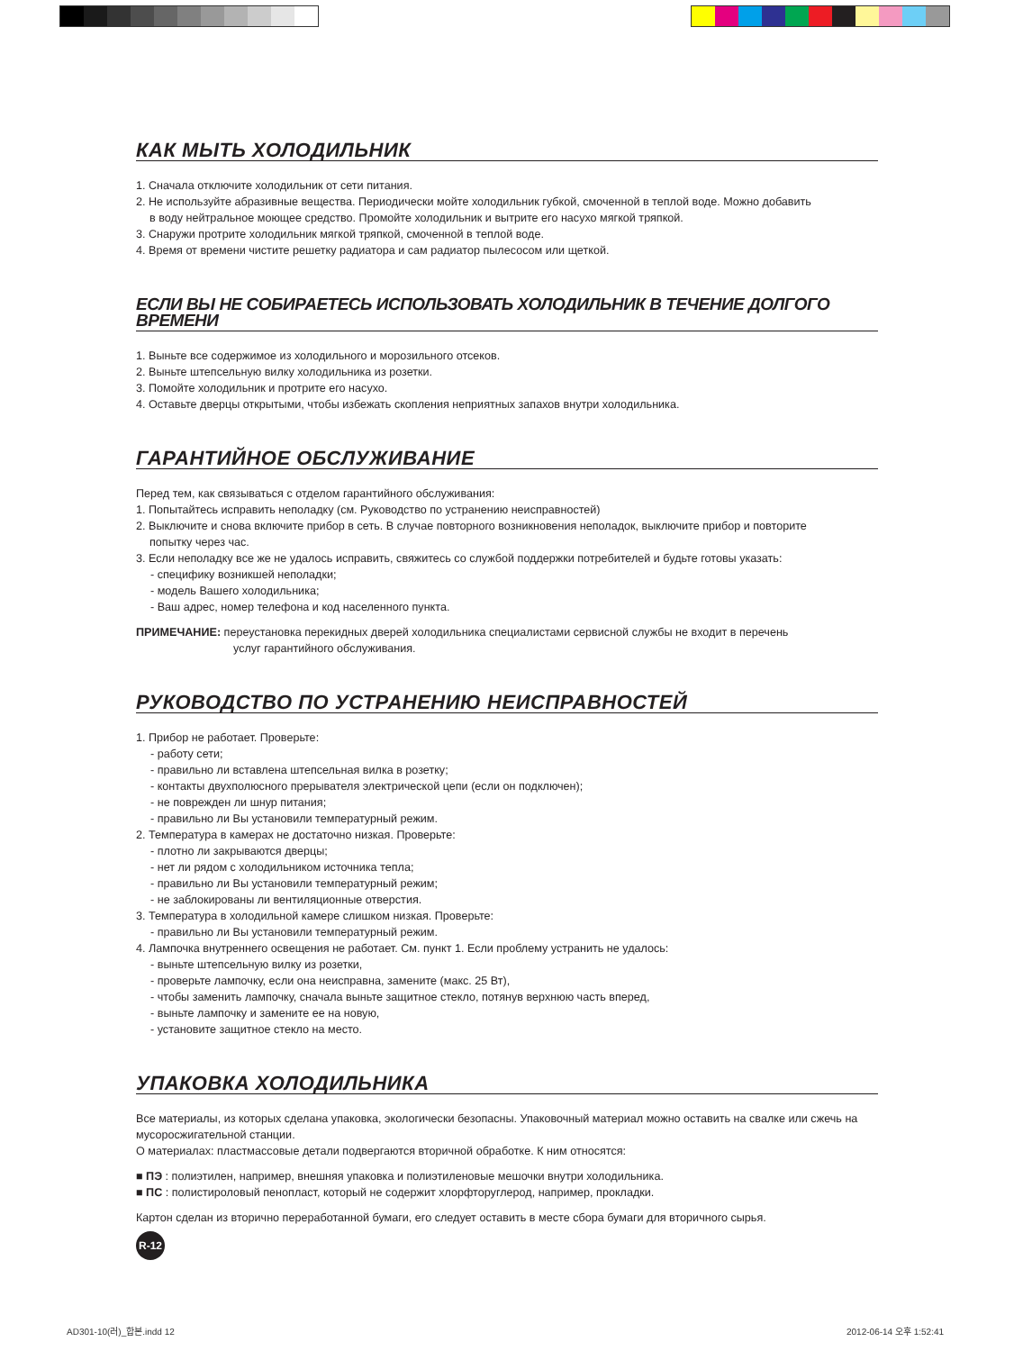КАК МЫТЬ ХОЛОДИЛЬНИК
1. Сначала отключите холодильник от сети питания.
2. Не используйте абразивные вещества. Периодически мойте холодильник губкой, смоченной в теплой воде. Можно добавить
в воду нейтральное моющее средство. Промойте холодильник и вытрите его насухо мягкой тряпкой.
3. Снаружи протрите холодильник мягкой тряпкой, смоченной в теплой воде.
4. Время от времени чистите решетку радиатора и сам радиатор пылесосом или щеткой.
ЕСЛИ ВЫ НЕ СОБИРАЕТЕСЬ ИСПОЛЬЗОВАТЬ ХОЛОДИЛЬНИК В ТЕЧЕНИЕ ДОЛГОГО ВРЕМЕНИ
1. Выньте все содержимое из холодильного и морозильного отсеков.
2. Выньте штепсельную вилку холодильника из розетки.
3. Помойте холодильник и протрите его насухо.
4. Оставьте дверцы открытыми, чтобы избежать скопления неприятных запахов внутри холодильника.
ГАРАНТИЙНОЕ ОБСЛУЖИВАНИЕ
Перед тем, как связываться с отделом гарантийного обслуживания:
1. Попытайтесь исправить неполадку (см. Руководство по устранению неисправностей)
2. Выключите и снова включите прибор в сеть. В случае повторного возникновения неполадок, выключите прибор и повторите
попытку через час.
3. Если неполадку все же не удалось исправить, свяжитесь со службой поддержки потребителей и будьте готовы указать:
- специфику возникшей неполадки;
- модель Вашего холодильника;
- Ваш адрес, номер телефона и код населенного пункта.
ПРИМЕЧАНИЕ: переустановка перекидных дверей холодильника специалистами сервисной службы не входит в перечень
услуг гарантийного обслуживания.
РУКОВОДСТВО ПО УСТРАНЕНИЮ НЕИСПРАВНОСТЕЙ
1. Прибор не работает. Проверьте:
- работу сети;
- правильно ли вставлена штепсельная вилка в розетку;
- контакты двухполюсного прерывателя электрической цепи (если он подключен);
- не поврежден ли шнур питания;
- правильно ли Вы установили температурный режим.
2. Температура в камерах не достаточно низкая. Проверьте:
- плотно ли закрываются дверцы;
- нет ли рядом с холодильником источника тепла;
- правильно ли Вы установили температурный режим;
- не заблокированы ли вентиляционные отверстия.
3. Температура в холодильной камере слишком низкая. Проверьте:
- правильно ли Вы установили температурный режим.
4. Лампочка внутреннего освещения не работает. См. пункт 1. Если проблему устранить не удалось:
- выньте штепсельную вилку из розетки,
- проверьте лампочку, если она неисправна, замените (макс. 25 Вт),
- чтобы заменить лампочку, сначала выньте защитное стекло, потянув верхнюю часть вперед,
- выньте лампочку и замените ее на новую,
- установите защитное стекло на место.
УПАКОВКА ХОЛОДИЛЬНИКА
Все материалы, из которых сделана упаковка, экологически безопасны. Упаковочный материал можно оставить на свалке или сжечь на мусоросжигательной станции.
О материалах: пластмассовые детали подвергаются вторичной обработке. К ним относятся:
■ ПЭ : полиэтилен, например, внешняя упаковка и полиэтиленовые мешочки внутри холодильника.
■ ПС : полистироловый пенопласт, который не содержит хлорфторуглерод, например, прокладки.
Картон сделан из вторично переработанной бумаги, его следует оставить в месте сбора бумаги для вторичного сырья.
R-12
AD301-10(러)_합본.indd 12 2012-06-14 오후 1:52:41